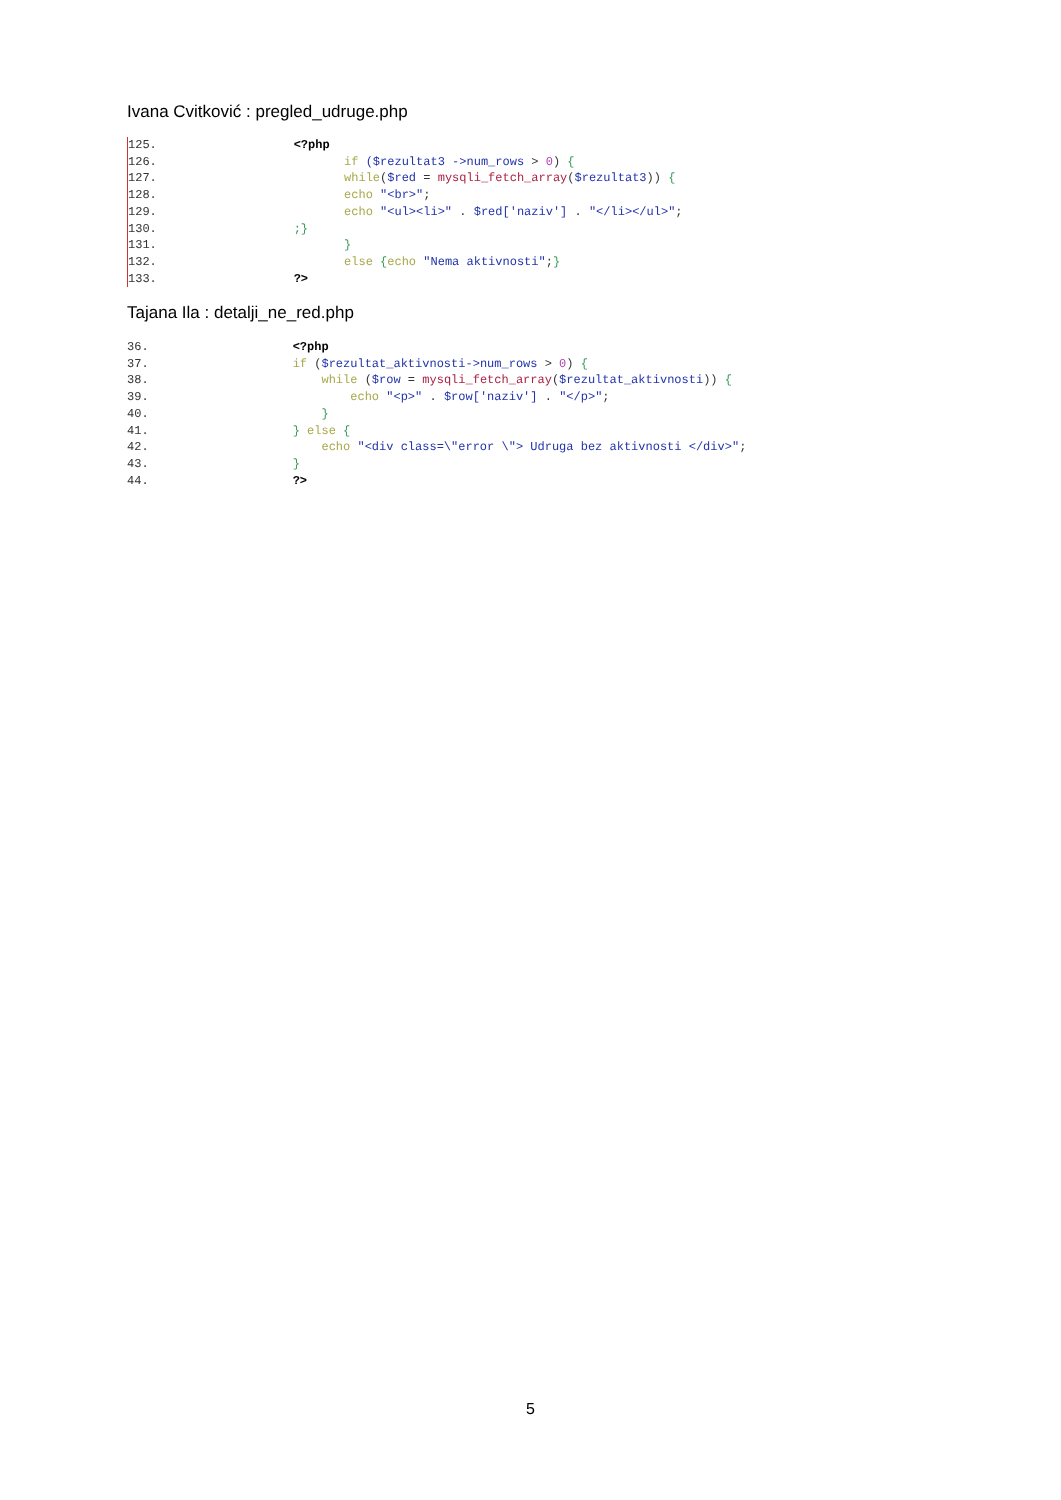Ivana Cvitković : pregled_udruge.php
125. <?php 126. if ($rezultat3 ->num_rows > 0) { 127. while($red = mysqli_fetch_array($rezultat3)) { 128. echo "<br>"; 129. echo "<ul><li>" . $red['naziv'] . "</li></ul>"; 130. ;} 131. } 132. else {echo "Nema aktivnosti";} 133. ?>
Tajana Ila : detalji_ne_red.php
36. <?php 37. if ($rezultat_aktivnosti->num_rows > 0) { 38. while ($row = mysqli_fetch_array($rezultat_aktivnosti)) { 39. echo "<p>" . $row['naziv'] . "</p>"; 40. } 41. } else { 42. echo "<div class=\"error \"> Udruga bez aktivnosti </div>"; 43. } 44. ?>
5